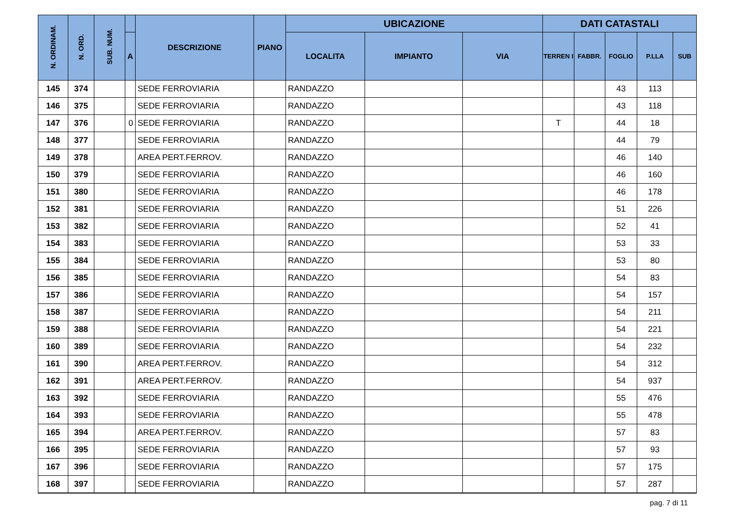| N. ORDINAM. | N. ORD. | SUB. NUM. | | DESCRIZIONE | PIANO | UBICAZIONE | | | DATI CATASTALI | | | | |
| --- | --- | --- | --- | --- | --- | --- | --- | --- | --- | --- | --- | --- | --- |
| | | | A | | | LOCALITA | IMPIANTO | VIA | TERREN I | FABBR. | FOGLIO | P.LLA | SUB |
| 145 | 374 | | | SEDE FERROVIARIA | | RANDAZZO | | | | | 43 | 113 | |
| 146 | 375 | | | SEDE FERROVIARIA | | RANDAZZO | | | | | 43 | 118 | |
| 147 | 376 | | 0 | SEDE FERROVIARIA | | RANDAZZO | | | T | | 44 | 18 | |
| 148 | 377 | | | SEDE FERROVIARIA | | RANDAZZO | | | | | 44 | 79 | |
| 149 | 378 | | | AREA PERT.FERROV. | | RANDAZZO | | | | | 46 | 140 | |
| 150 | 379 | | | SEDE FERROVIARIA | | RANDAZZO | | | | | 46 | 160 | |
| 151 | 380 | | | SEDE FERROVIARIA | | RANDAZZO | | | | | 46 | 178 | |
| 152 | 381 | | | SEDE FERROVIARIA | | RANDAZZO | | | | | 51 | 226 | |
| 153 | 382 | | | SEDE FERROVIARIA | | RANDAZZO | | | | | 52 | 41 | |
| 154 | 383 | | | SEDE FERROVIARIA | | RANDAZZO | | | | | 53 | 33 | |
| 155 | 384 | | | SEDE FERROVIARIA | | RANDAZZO | | | | | 53 | 80 | |
| 156 | 385 | | | SEDE FERROVIARIA | | RANDAZZO | | | | | 54 | 83 | |
| 157 | 386 | | | SEDE FERROVIARIA | | RANDAZZO | | | | | 54 | 157 | |
| 158 | 387 | | | SEDE FERROVIARIA | | RANDAZZO | | | | | 54 | 211 | |
| 159 | 388 | | | SEDE FERROVIARIA | | RANDAZZO | | | | | 54 | 221 | |
| 160 | 389 | | | SEDE FERROVIARIA | | RANDAZZO | | | | | 54 | 232 | |
| 161 | 390 | | | AREA PERT.FERROV. | | RANDAZZO | | | | | 54 | 312 | |
| 162 | 391 | | | AREA PERT.FERROV. | | RANDAZZO | | | | | 54 | 937 | |
| 163 | 392 | | | SEDE FERROVIARIA | | RANDAZZO | | | | | 55 | 476 | |
| 164 | 393 | | | SEDE FERROVIARIA | | RANDAZZO | | | | | 55 | 478 | |
| 165 | 394 | | | AREA PERT.FERROV. | | RANDAZZO | | | | | 57 | 83 | |
| 166 | 395 | | | SEDE FERROVIARIA | | RANDAZZO | | | | | 57 | 93 | |
| 167 | 396 | | | SEDE FERROVIARIA | | RANDAZZO | | | | | 57 | 175 | |
| 168 | 397 | | | SEDE FERROVIARIA | | RANDAZZO | | | | | 57 | 287 | |
pag. 7 di 11